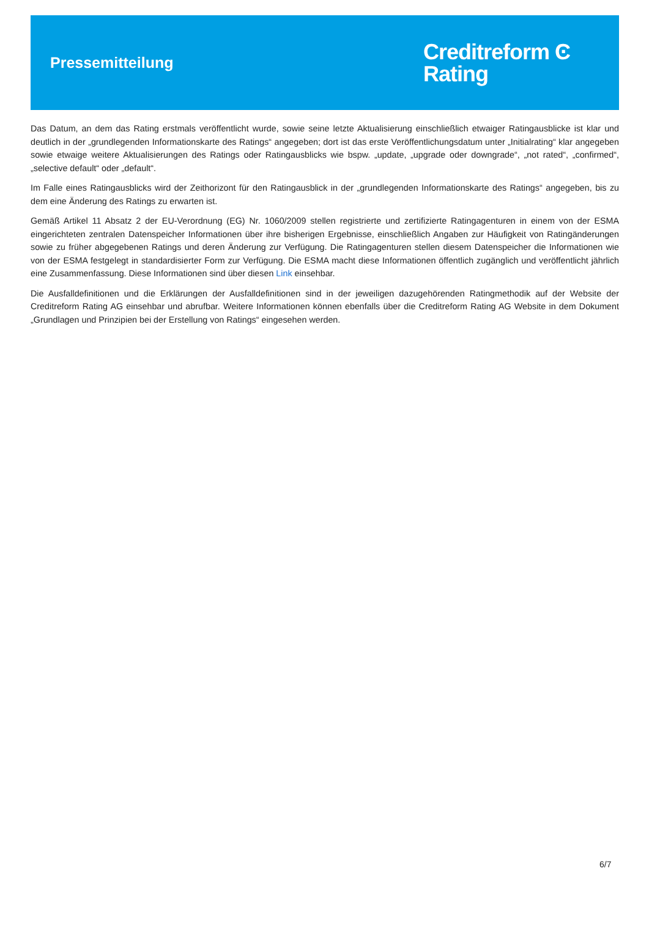Pressemitteilung
Creditreform Ͼ
Rating
Das Datum, an dem das Rating erstmals veröffentlicht wurde, sowie seine letzte Aktualisierung einschließlich etwaiger Ratingausblicke ist klar und deutlich in der „grundlegenden Informationskarte des Ratings“ angegeben; dort ist das erste Veröffentlichungsdatum unter „Initialrating“ klar angegeben sowie etwaige weitere Aktualisierungen des Ratings oder Ratingausblicks wie bspw. „update, „upgrade oder downgrade“, „not rated“, „confirmed“, „selective default“ oder „default“.
Im Falle eines Ratingausblicks wird der Zeithorizont für den Ratingausblick in der „grundlegenden Informationskarte des Ratings“ angegeben, bis zu dem eine Änderung des Ratings zu erwarten ist.
Gemäß Artikel 11 Absatz 2 der EU-Verordnung (EG) Nr. 1060/2009 stellen registrierte und zertifizierte Ratingagenturen in einem von der ESMA eingerichteten zentralen Datenspeicher Informationen über ihre bisherigen Ergebnisse, einschließlich Angaben zur Häufigkeit von Ratingänderungen sowie zu früher abgegebenen Ratings und deren Änderung zur Verfügung. Die Ratingagenturen stellen diesem Datenspeicher die Informationen wie von der ESMA festgelegt in standardisierter Form zur Verfügung. Die ESMA macht diese Informationen öffentlich zugänglich und veröffentlicht jährlich eine Zusammenfassung. Diese Informationen sind über diesen Link einsehbar.
Die Ausfalldefinitionen und die Erklärungen der Ausfalldefinitionen sind in der jeweiligen dazugehörenden Ratingmethodik auf der Website der Creditreform Rating AG einsehbar und abrufbar. Weitere Informationen können ebenfalls über die Creditreform Rating AG Website in dem Dokument „Grundlagen und Prinzipien bei der Erstellung von Ratings“ eingesehen werden.
6/7